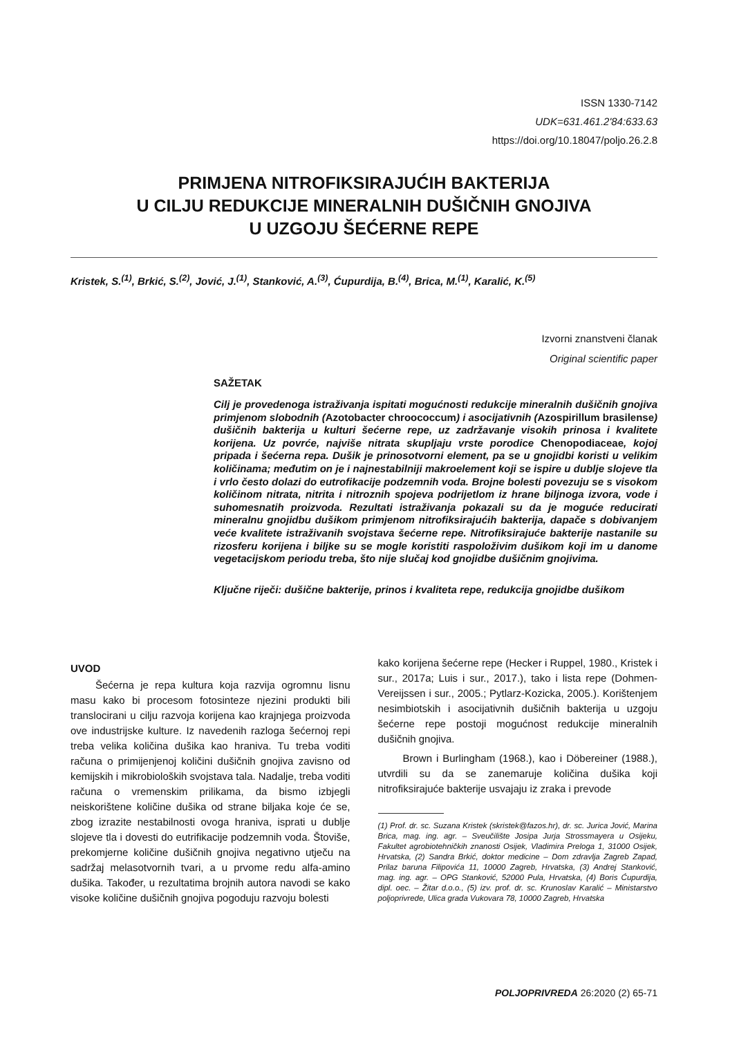ISSN 1330-7142
UDK=631.461.2'84:633.63
https://doi.org/10.18047/poljo.26.2.8
PRIMJENA NITROFIKSIRAJUĆIH BAKTERIJA
U CILJU REDUKCIJE MINERALNIH DUŠIČNIH GNOJIVA
U UZGOJU ŠEĆERNE REPE
Kristek, S.<sup>(1)</sup>, Brkić, S.<sup>(2)</sup>, Jović, J.<sup>(1)</sup>, Stanković, A.<sup>(3)</sup>, Ćupurdija, B.<sup>(4)</sup>, Brica, M.<sup>(1)</sup>, Karalić, K.<sup>(5)</sup>
Izvorni znanstveni članak
Original scientific paper
SAŽETAK
Cilj je provedenoga istraživanja ispitati mogućnosti redukcije mineralnih dušičnih gnojiva primjenom slobodnih (Azotobacter chroococcum) i asocijativnih (Azospirillum brasilense) dušičnih bakterija u kulturi šećerne repe, uz zadržavanje visokih prinosa i kvalitete korijena. Uz povrće, najviše nitrata skupljaju vrste porodice Chenopodiaceae, kojoj pripada i šećerna repa. Dušik je prinosotvorni element, pa se u gnojidbi koristi u velikim količinama; međutim on je i najnestabilniji makroelement koji se ispire u dublje slojeve tla i vrlo često dolazi do eutrofikacije podzemnih voda. Brojne bolesti povezuju se s visokom količinom nitrata, nitrita i nitroznih spojeva podrijetlom iz hrane biljnoga izvora, vode i suhomesnatih proizvoda. Rezultati istraživanja pokazali su da je moguće reducirati mineralnu gnojidbu dušikom primjenom nitrofiksirajućih bakterija, dapače s dobivanjem veće kvalitete istraživanih svojstava šećerne repe. Nitrofiksirajuće bakterije nastanile su rizosferu korijena i biljke su se mogle koristiti raspoloživim dušikom koji im u danome vegetacijskom periodu treba, što nije slučaj kod gnojidbe dušičnim gnojivima.
Ključne riječi: dušične bakterije, prinos i kvaliteta repe, redukcija gnojidbe dušikom
UVOD
Šećerna je repa kultura koja razvija ogromnu lisnu masu kako bi procesom fotosinteze njezini produkti bili translocirani u cilju razvoja korijena kao krajnjega proizvoda ove industrijske kulture. Iz navedenih razloga šećernoj repi treba velika količina dušika kao hraniva. Tu treba voditi računa o primijenjenoj količini dušičnih gnojiva zavisno od kemijskih i mikrobioloških svojstava tala. Nadalje, treba voditi računa o vremenskim prilikama, da bismo izbjegli neiskorištene količine dušika od strane biljaka koje će se, zbog izrazite nestabilnosti ovoga hraniva, isprati u dublje slojeve tla i dovesti do eutrifikacije podzemnih voda. Štoviše, prekomjerne količine dušičnih gnojiva negativno utječu na sadržaj melasotvornih tvari, a u prvome redu alfa-amino dušika. Također, u rezultatima brojnih autora navodi se kako visoke količine dušičnih gnojiva pogoduju razvoju bolesti
kako korijena šećerne repe (Hecker i Ruppel, 1980., Kristek i sur., 2017a; Luis i sur., 2017.), tako i lista repe (Dohmen-Vereijssen i sur., 2005.; Pytlarz-Kozicka, 2005.). Korištenjem nesimbiotskih i asocijativnih dušičnih bakterija u uzgoju šećerne repe postoji mogućnost redukcije mineralnih dušičnih gnojiva.
Brown i Burlingham (1968.), kao i Döbereiner (1988.), utvrdili su da se zanemaruje količina dušika koji nitrofiksirajuće bakterije usvajaju iz zraka i prevode
(1) Prof. dr. sc. Suzana Kristek (skristek@fazos.hr), dr. sc. Jurica Jović, Marina Brica, mag. ing. agr. – Sveučilište Josipa Jurja Strossmayera u Osijeku, Fakultet agrobiotehničkih znanosti Osijek, Vladimira Preloga 1, 31000 Osijek, Hrvatska, (2) Sandra Brkić, doktor medicine – Dom zdravlja Zagreb Zapad, Prilaz baruna Filipovića 11, 10000 Zagreb, Hrvatska, (3) Andrej Stanković, mag. ing. agr. – OPG Stanković, 52000 Pula, Hrvatska, (4) Boris Ćupurdija, dipl. oec. – Žitar d.o.o., (5) izv. prof. dr. sc. Krunoslav Karalić – Ministarstvo poljoprivrede, Ulica grada Vukovara 78, 10000 Zagreb, Hrvatska
POLJOPRIVREDA 26:2020 (2) 65-71